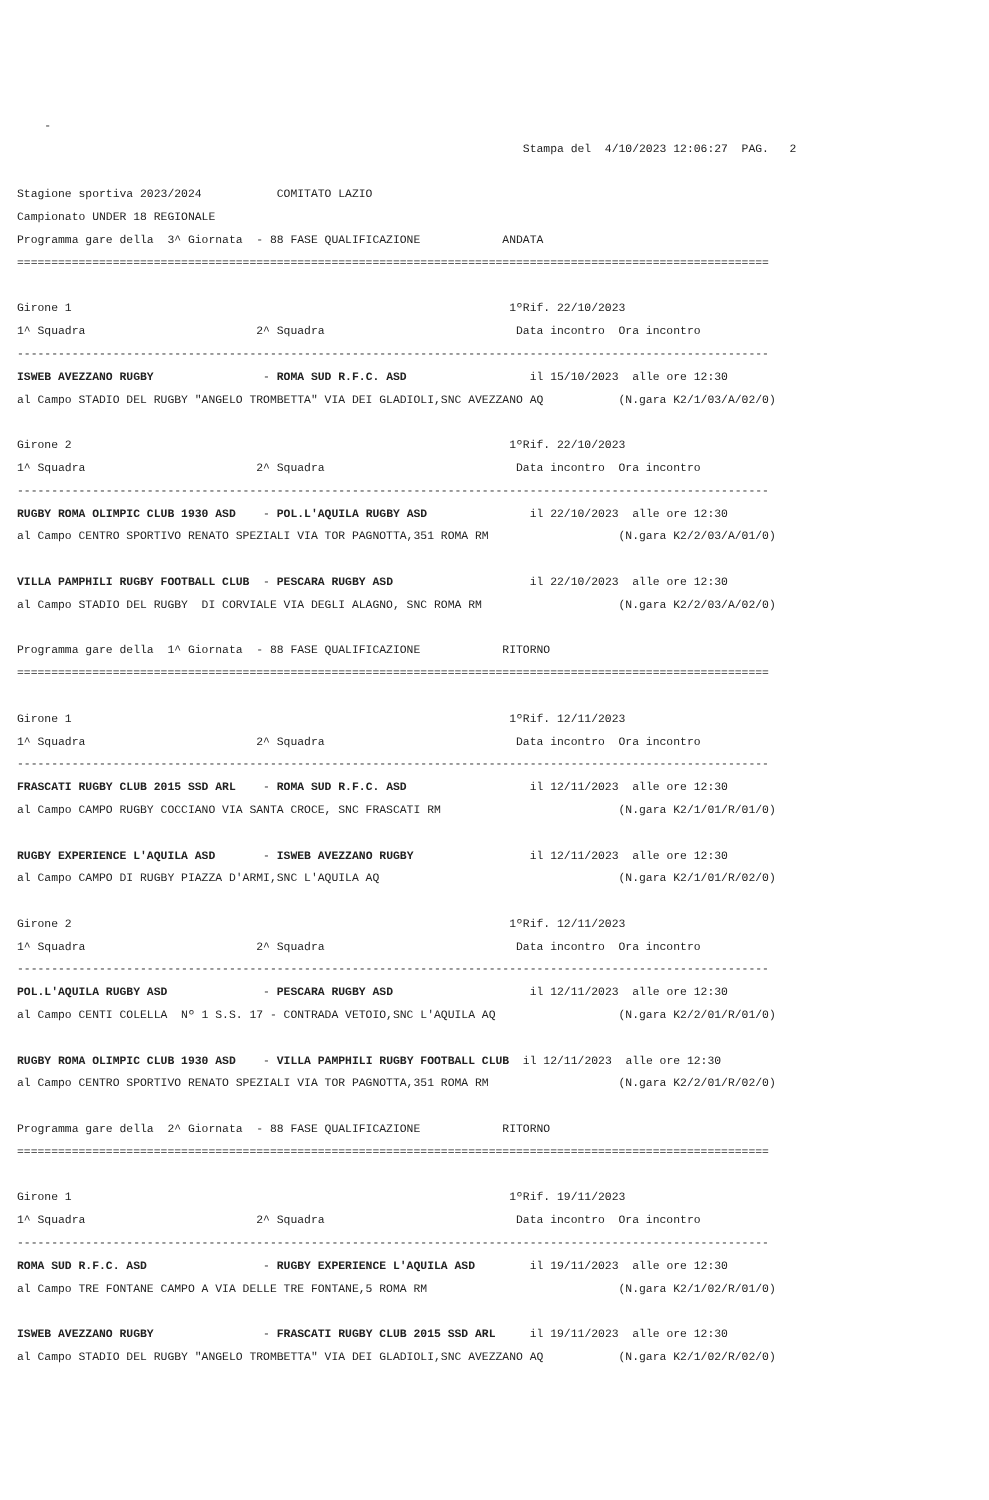-
                                                                          Stampa del  4/10/2023 12:06:27  PAG.   2

Stagione sportiva 2023/2024           COMITATO LAZIO
Campionato UNDER 18 REGIONALE
Programma gare della  3^ Giornata  - 88 FASE QUALIFICAZIONE            ANDATA
==============================================================================================================

Girone 1                                                                1ºRif. 22/10/2023
1^ Squadra                         2^ Squadra                            Data incontro  Ora incontro
--------------------------------------------------------------------------------------------------------------
ISWEB AVEZZANO RUGBY                - ROMA SUD R.F.C. ASD                  il 15/10/2023  alle ore 12:30
al Campo STADIO DEL RUGBY "ANGELO TROMBETTA" VIA DEI GLADIOLI,SNC AVEZZANO AQ           (N.gara K2/1/03/A/02/0)

Girone 2                                                                1ºRif. 22/10/2023
1^ Squadra                         2^ Squadra                            Data incontro  Ora incontro
--------------------------------------------------------------------------------------------------------------
RUGBY ROMA OLIMPIC CLUB 1930 ASD    - POL.L'AQUILA RUGBY ASD               il 22/10/2023  alle ore 12:30
al Campo CENTRO SPORTIVO RENATO SPEZIALI VIA TOR PAGNOTTA,351 ROMA RM                   (N.gara K2/2/03/A/01/0)

VILLA PAMPHILI RUGBY FOOTBALL CLUB  - PESCARA RUGBY ASD                    il 22/10/2023  alle ore 12:30
al Campo STADIO DEL RUGBY  DI CORVIALE VIA DEGLI ALAGNO, SNC ROMA RM                    (N.gara K2/2/03/A/02/0)

Programma gare della  1^ Giornata  - 88 FASE QUALIFICAZIONE            RITORNO
==============================================================================================================

Girone 1                                                                1ºRif. 12/11/2023
1^ Squadra                         2^ Squadra                            Data incontro  Ora incontro
--------------------------------------------------------------------------------------------------------------
FRASCATI RUGBY CLUB 2015 SSD ARL    - ROMA SUD R.F.C. ASD                  il 12/11/2023  alle ore 12:30
al Campo CAMPO RUGBY COCCIANO VIA SANTA CROCE, SNC FRASCATI RM                          (N.gara K2/1/01/R/01/0)

RUGBY EXPERIENCE L'AQUILA ASD       - ISWEB AVEZZANO RUGBY                 il 12/11/2023  alle ore 12:30
al Campo CAMPO DI RUGBY PIAZZA D'ARMI,SNC L'AQUILA AQ                                   (N.gara K2/1/01/R/02/0)

Girone 2                                                                1ºRif. 12/11/2023
1^ Squadra                         2^ Squadra                            Data incontro  Ora incontro
--------------------------------------------------------------------------------------------------------------
POL.L'AQUILA RUGBY ASD              - PESCARA RUGBY ASD                    il 12/11/2023  alle ore 12:30
al Campo CENTI COLELLA  Nº 1 S.S. 17 - CONTRADA VETOIO,SNC L'AQUILA AQ                  (N.gara K2/2/01/R/01/0)

RUGBY ROMA OLIMPIC CLUB 1930 ASD    - VILLA PAMPHILI RUGBY FOOTBALL CLUB  il 12/11/2023  alle ore 12:30
al Campo CENTRO SPORTIVO RENATO SPEZIALI VIA TOR PAGNOTTA,351 ROMA RM                   (N.gara K2/2/01/R/02/0)

Programma gare della  2^ Giornata  - 88 FASE QUALIFICAZIONE            RITORNO
==============================================================================================================

Girone 1                                                                1ºRif. 19/11/2023
1^ Squadra                         2^ Squadra                            Data incontro  Ora incontro
--------------------------------------------------------------------------------------------------------------
ROMA SUD R.F.C. ASD                 - RUGBY EXPERIENCE L'AQUILA ASD        il 19/11/2023  alle ore 12:30
al Campo TRE FONTANE CAMPO A VIA DELLE TRE FONTANE,5 ROMA RM                            (N.gara K2/1/02/R/01/0)

ISWEB AVEZZANO RUGBY                - FRASCATI RUGBY CLUB 2015 SSD ARL     il 19/11/2023  alle ore 12:30
al Campo STADIO DEL RUGBY "ANGELO TROMBETTA" VIA DEI GLADIOLI,SNC AVEZZANO AQ           (N.gara K2/1/02/R/02/0)